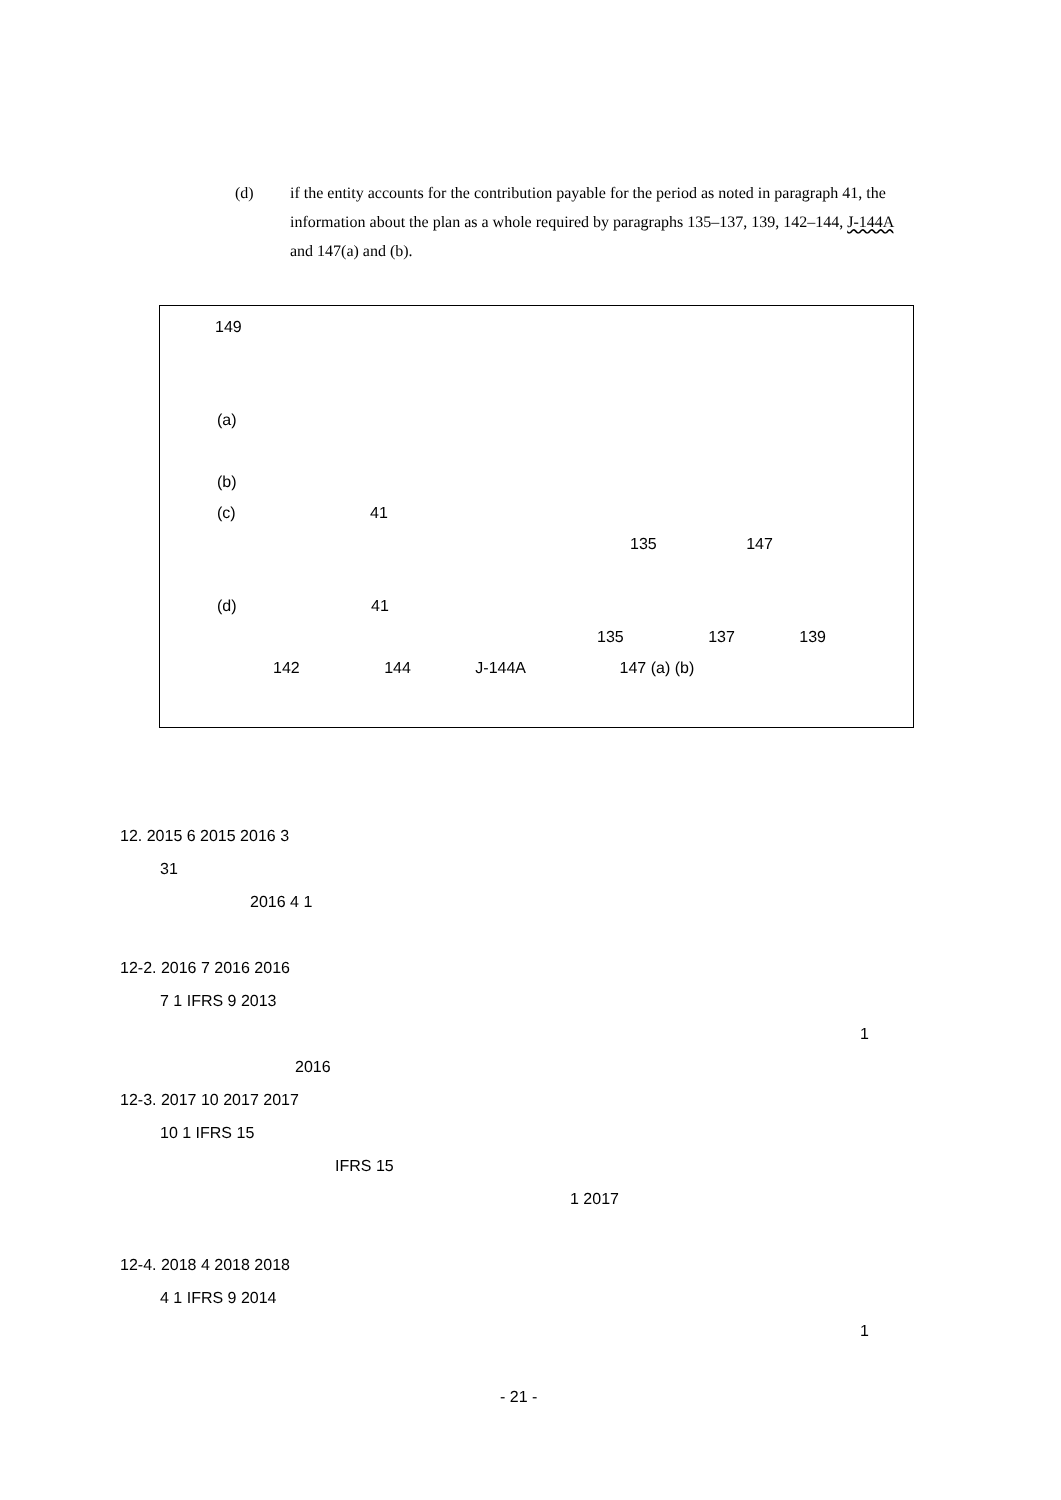(d) if the entity accounts for the contribution payable for the period as noted in paragraph 41, the information about the plan as a whole required by paragraphs 135–137, 139, 142–144, J-144A and 147(a) and (b).
149
(a)
(b)
(c) 41
135 147
(d) 41
135 137 139
142 144 J-144A 147 (a) (b)
12. 2015 6 2015 2016 3
31
2016 4 1
12-2. 2016 7 2016 2016
7 1 IFRS 9 2013
1
2016
12-3. 2017 10 2017 2017
10 1 IFRS 15
IFRS 15
1 2017
12-4. 2018 4 2018 2018
4 1 IFRS 9 2014
1
- 21 -